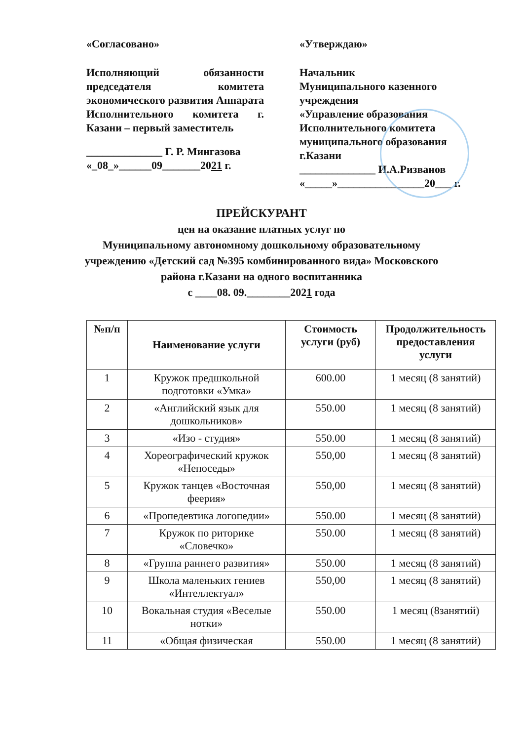«Согласовано»
Исполняющий обязанности председателя комитета экономического развития Аппарата Исполнительного комитета г. Казани – первый заместитель
______________ Г. Р. Мингазова
«_08_»______09_______2021 г.
«Утверждаю»
Начальник
Муниципального казенного учреждения
«Управление образования Исполнительного комитета муниципального образования г.Казани
______________ И.А.Ризванов
«_____»________________20___ г.
ПРЕЙСКУРАНТ
цен на оказание платных услуг по
Муниципальному автономному дошкольному образовательному
учреждению «Детский сад №395 комбинированного вида» Московского
района г.Казани на одного воспитанника
с ____08. 09.________2021 года
| №п/п | Наименование услуги | Стоимость услуги (руб) | Продолжительность предоставления услуги |
| --- | --- | --- | --- |
| 1 | Кружок предшкольной подготовки «Умка» | 600.00 | 1 месяц (8 занятий) |
| 2 | «Английский язык для дошкольников» | 550.00 | 1 месяц (8 занятий) |
| 3 | «Изо - студия» | 550.00 | 1 месяц (8 занятий) |
| 4 | Хореографический кружок «Непоседы» | 550,00 | 1 месяц (8 занятий) |
| 5 | Кружок танцев «Восточная феерия» | 550,00 | 1 месяц (8 занятий) |
| 6 | «Пропедевтика логопедии» | 550.00 | 1 месяц (8 занятий) |
| 7 | Кружок по риторике «Словечко» | 550.00 | 1 месяц (8 занятий) |
| 8 | «Группа раннего развития» | 550.00 | 1 месяц (8 занятий) |
| 9 | Школа маленьких гениев «Интеллектуал» | 550,00 | 1 месяц (8 занятий) |
| 10 | Вокальная студия «Веселые нотки» | 550.00 | 1 месяц (8занятий) |
| 11 | «Общая физическая | 550.00 | 1 месяц (8 занятий) |